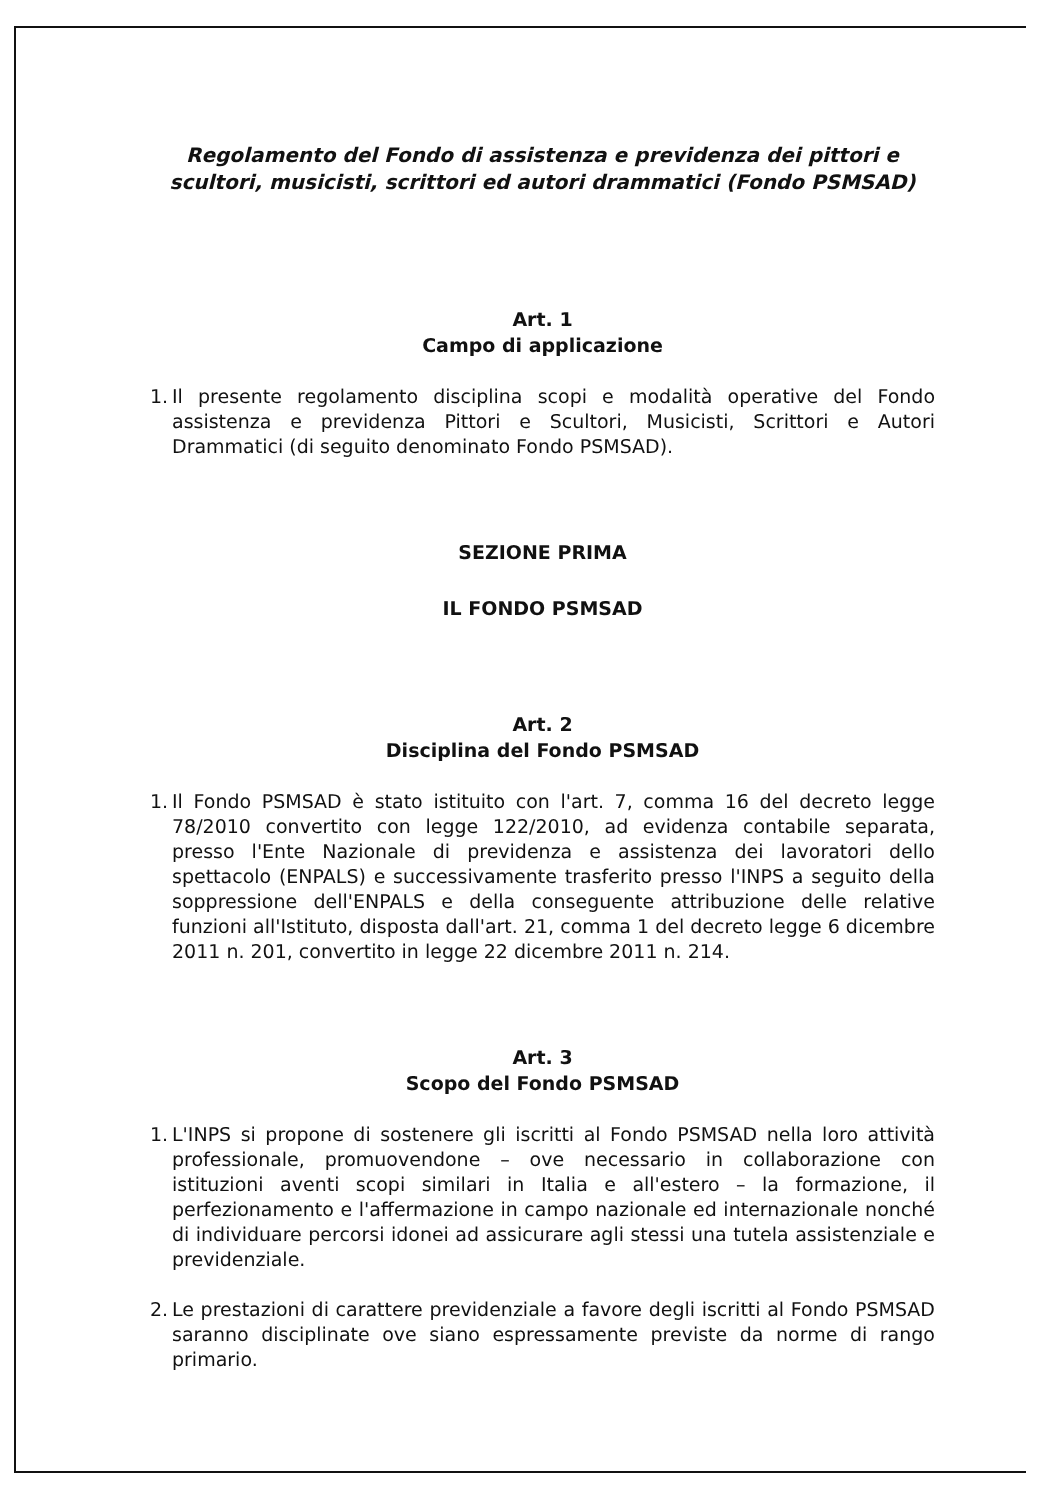Regolamento del Fondo di assistenza e previdenza dei pittori e scultori, musicisti, scrittori ed autori drammatici (Fondo PSMSAD)
Art. 1
Campo di applicazione
1. Il presente regolamento disciplina scopi e modalità operative del Fondo assistenza e previdenza Pittori e Scultori, Musicisti, Scrittori e Autori Drammatici (di seguito denominato Fondo PSMSAD).
SEZIONE PRIMA
IL FONDO PSMSAD
Art. 2
Disciplina del Fondo PSMSAD
1. Il Fondo PSMSAD è stato istituito con l'art. 7, comma 16 del decreto legge 78/2010 convertito con legge 122/2010, ad evidenza contabile separata, presso l'Ente Nazionale di previdenza e assistenza dei lavoratori dello spettacolo (ENPALS) e successivamente trasferito presso l'INPS a seguito della soppressione dell'ENPALS e della conseguente attribuzione delle relative funzioni all'Istituto, disposta dall'art. 21, comma 1 del decreto legge 6 dicembre 2011 n. 201, convertito in legge 22 dicembre 2011 n. 214.
Art. 3
Scopo del Fondo PSMSAD
1. L'INPS si propone di sostenere gli iscritti al Fondo PSMSAD nella loro attività professionale, promuovendone – ove necessario in collaborazione con istituzioni aventi scopi similari in Italia e all'estero – la formazione, il perfezionamento e l'affermazione in campo nazionale ed internazionale nonché di individuare percorsi idonei ad assicurare agli stessi una tutela assistenziale e previdenziale.
2. Le prestazioni di carattere previdenziale a favore degli iscritti al Fondo PSMSAD saranno disciplinate ove siano espressamente previste da norme di rango primario.